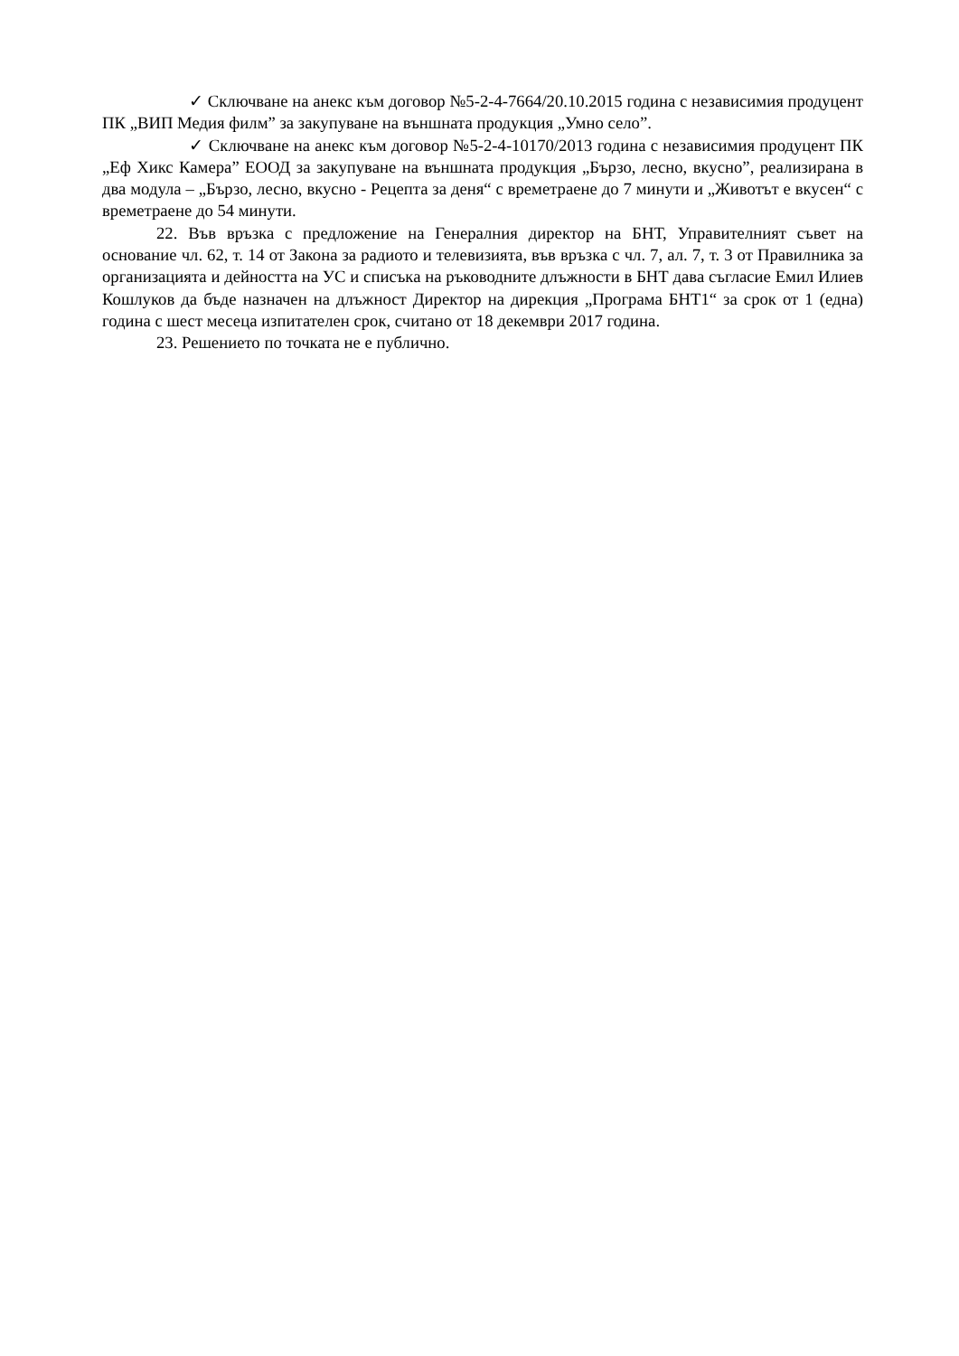✓ Сключване на анекс към договор №5-2-4-7664/20.10.2015 година с независимия продуцент ПК „ВИП Медия филм” за закупуване на външната продукция „Умно село”.
✓ Сключване на анекс към договор №5-2-4-10170/2013 година с независимия продуцент ПК „Еф Хикс Камера” ЕООД за закупуване на външната продукция „Бързо, лесно, вкусно”, реализирана в два модула – „Бързо, лесно, вкусно - Рецепта за деня“ с времетраене до 7 минути и „Животът е вкусен“ с времетраене до 54 минути.
22. Във връзка с предложение на Генералния директор на БНТ, Управителният съвет на основание чл. 62, т. 14 от Закона за радиото и телевизията, във връзка с чл. 7, ал. 7, т. 3 от Правилника за организацията и дейността на УС и списъка на ръководните длъжности в БНТ дава съгласие Емил Илиев Кошлуков да бъде назначен на длъжност Директор на дирекция „Програма БНТ1“ за срок от 1 (една) година с шест месеца изпитателен срок, считано от 18 декември 2017 година.
23. Решението по точката не е публично.